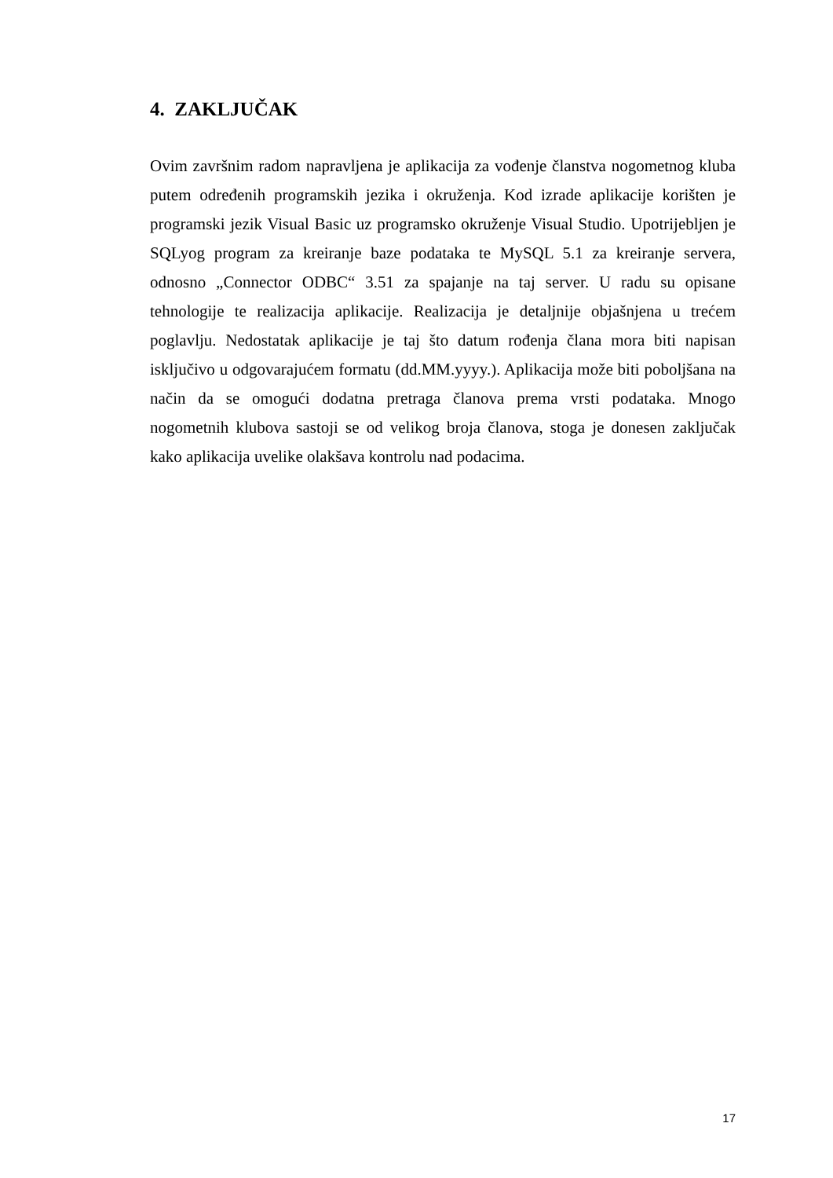4. ZAKLJUČAK
Ovim završnim radom napravljena je aplikacija za vođenje članstva nogometnog kluba putem određenih programskih jezika i okruženja. Kod izrade aplikacije korišten je programski jezik Visual Basic uz programsko okruženje Visual Studio. Upotrijebljen je SQLyog program za kreiranje baze podataka te MySQL 5.1 za kreiranje servera, odnosno „Connector ODBC“ 3.51 za spajanje na taj server. U radu su opisane tehnologije te realizacija aplikacije. Realizacija je detaljnije objašnjena u trećem poglavlju. Nedostatak aplikacije je taj što datum rođenja člana mora biti napisan isključivo u odgovarajućem formatu (dd.MM.yyyy.). Aplikacija može biti poboljšana na način da se omogući dodatna pretraga članova prema vrsti podataka. Mnogo nogometnih klubova sastoji se od velikog broja članova, stoga je donesen zaključak kako aplikacija uvelike olakšava kontrolu nad podacima.
17